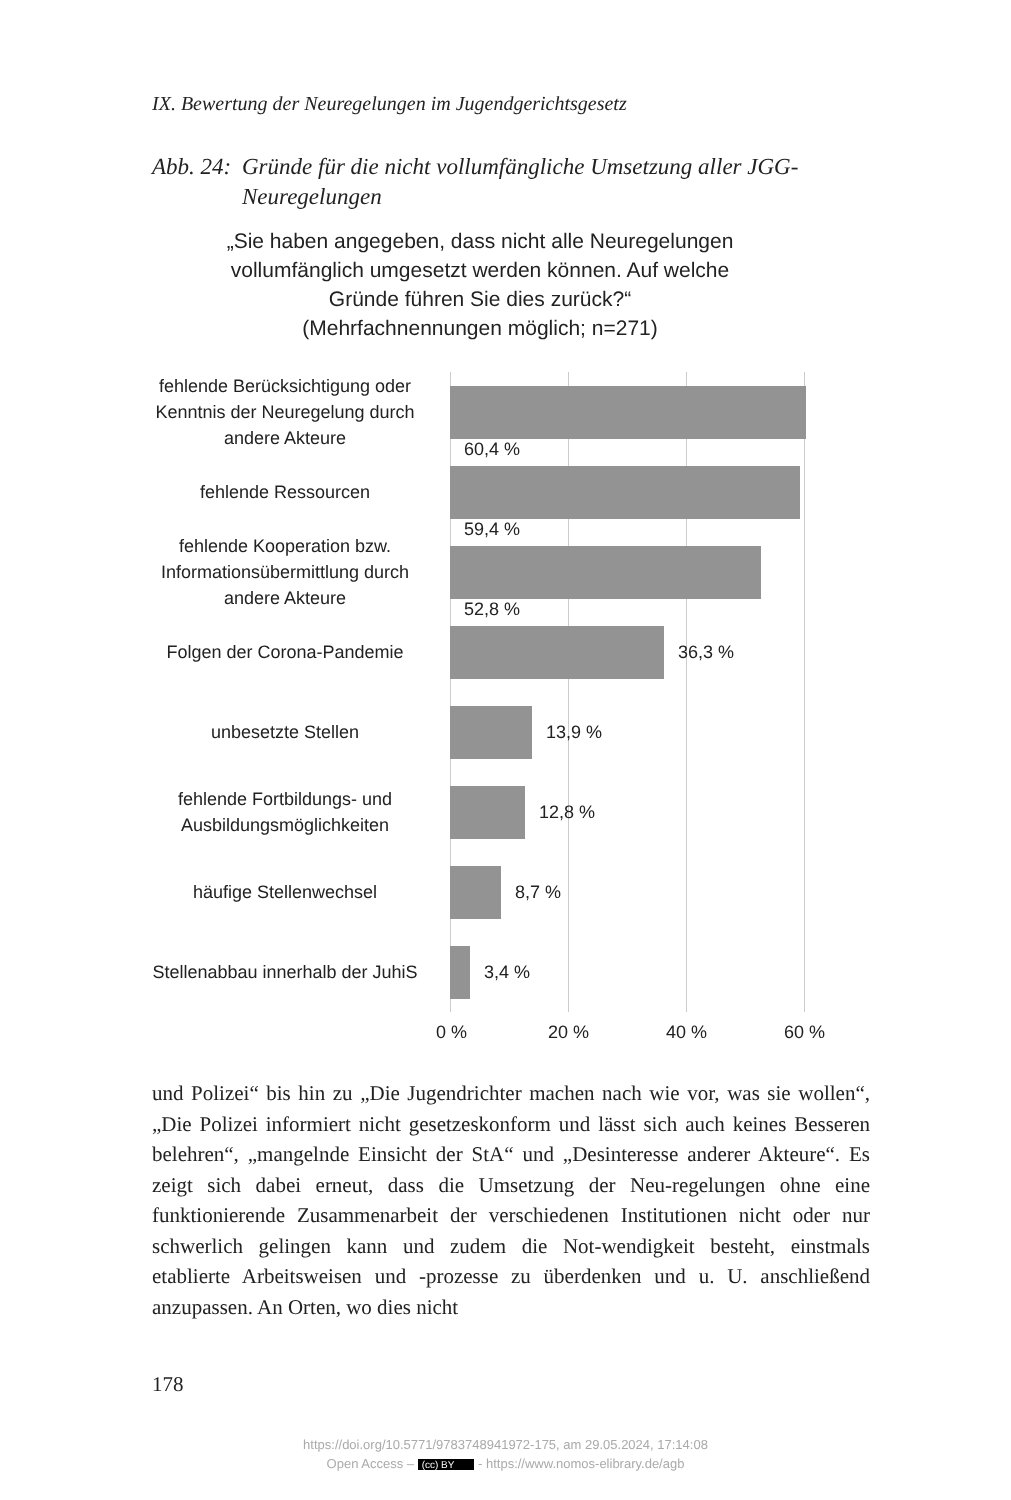IX. Bewertung der Neuregelungen im Jugendgerichtsgesetz
Abb. 24: Gründe für die nicht vollumfängliche Umsetzung aller JGG-Neuregelungen
„Sie haben angegeben, dass nicht alle Neuregelungen vollumfänglich umgesetzt werden können. Auf welche Gründe führen Sie dies zurück?“
(Mehrfachnennungen möglich; n=271)
fehlende Berücksichtigung oder Kenntnis der Neuregelung durch andere Akteure
60,4 %
fehlende Ressourcen
59,4 %
fehlende Kooperation bzw. Informationsübermittlung durch andere Akteure
52,8 %
Folgen der Corona-Pandemie
36,3 %
unbesetzte Stellen
13,9 %
fehlende Fortbildungs- und Ausbildungsmöglichkeiten
12,8 %
häufige Stellenwechsel
8,7 %
Stellenabbau innerhalb der JuhiS
3,4 %
0 % 20 % 40 % 60 %
und Polizei“ bis hin zu „Die Jugendrichter machen nach wie vor, was sie wollen“, „Die Polizei informiert nicht gesetzeskonform und lässt sich auch keines Besseren belehren“, „mangelnde Einsicht der StA“ und „Desinteresse anderer Akteure“. Es zeigt sich dabei erneut, dass die Umsetzung der Neu-regelungen ohne eine funktionierende Zusammenarbeit der verschiedenen Institutionen nicht oder nur schwerlich gelingen kann und zudem die Not-wendigkeit besteht, einstmals etablierte Arbeitsweisen und -prozesse zu überdenken und u. U. anschließend anzupassen. An Orten, wo dies nicht
178
https://doi.org/10.5771/9783748941972-175, am 29.05.2024, 17:14:08
Open Access – (cc) BY - https://www.nomos-elibrary.de/agb